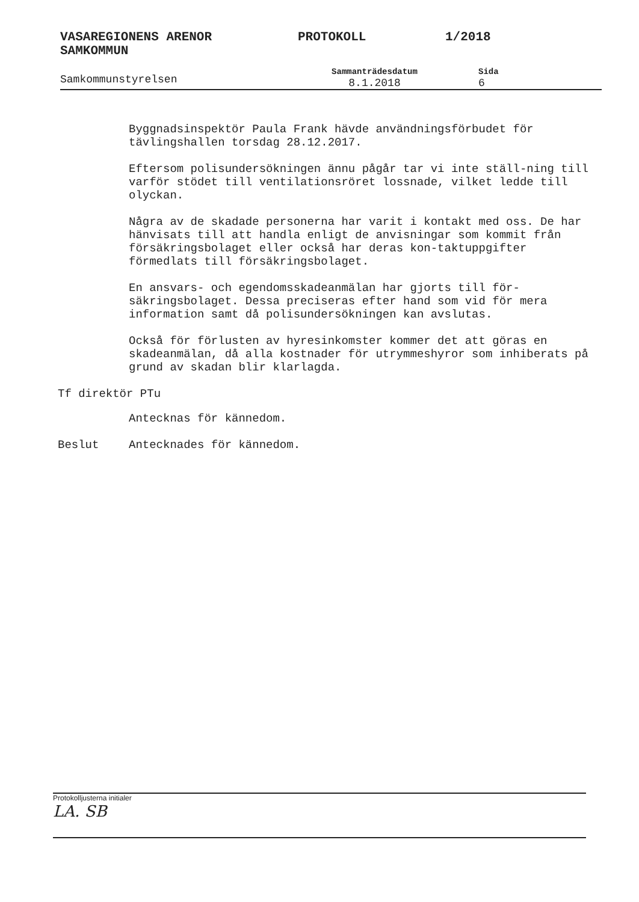VASAREGIONENS ARENOR
SAMKOMMUN PROTOKOLL 1/2018
Samkommunstyrelsen Sammanträdesdatum
8.1.2018 Sida
6
Byggnadsinspektör Paula Frank hävde användningsförbudet för tävlingshallen torsdag 28.12.2017.
Eftersom polisundersökningen ännu pågår tar vi inte ställ-ning till varför stödet till ventilationsröret lossnade, vilket ledde till olyckan.
Några av de skadade personerna har varit i kontakt med oss. De har hänvisats till att handla enligt de anvisningar som kommit från försäkringsbolaget eller också har deras kon-taktuppgifter förmedlats till försäkringsbolaget.
En ansvars- och egendomsskadeanmälan har gjorts till för-säkringsbolaget. Dessa preciseras efter hand som vid för mera information samt då polisundersökningen kan avslutas.
Också för förlusten av hyresinkomster kommer det att göras en skadeanmälan, då alla kostnader för utrymmeshyror som inhiberats på grund av skadan blir klarlagda.
Tf direktör PTu
Antecknas för kännedom.
Beslut Antecknades för kännedom.
Protokolljusterna initialer
LA. SB